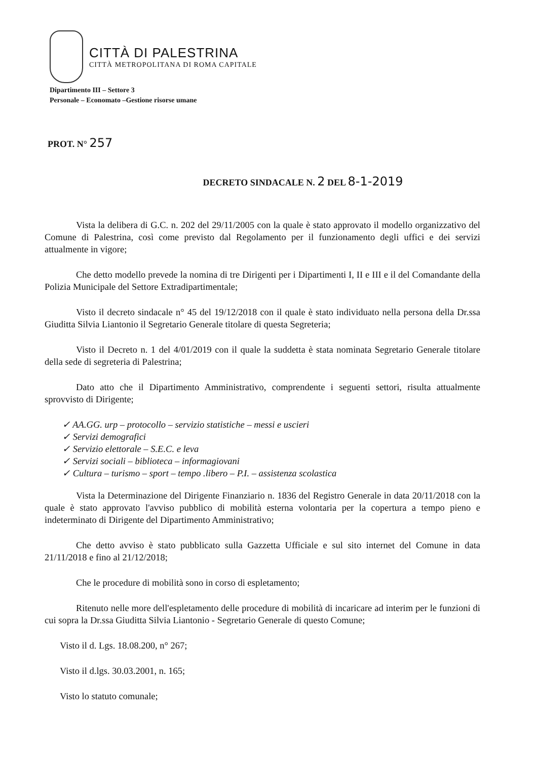CITTÀ DI PALESTRINA
CITTÀ METROPOLITANA DI ROMA CAPITALE
Dipartimento III – Settore 3
Personale – Economato –Gestione risorse umane
PROT. N° 257
DECRETO SINDACALE N. 2 DEL 8-1-2019
Vista la delibera di G.C. n. 202 del 29/11/2005 con la quale è stato approvato il modello organizzativo del Comune di Palestrina, così come previsto dal Regolamento per il funzionamento degli uffici e dei servizi attualmente in vigore;
Che detto modello prevede la nomina di tre Dirigenti per i Dipartimenti I, II e III e il del Comandante della Polizia Municipale del Settore Extradipartimentale;
Visto il decreto sindacale n° 45 del 19/12/2018 con il quale è stato individuato nella persona della Dr.ssa Giuditta Silvia Liantonio il Segretario Generale titolare di questa Segreteria;
Visto il Decreto n. 1 del 4/01/2019 con il quale la suddetta è stata nominata Segretario Generale titolare della sede di segreteria di Palestrina;
Dato atto che il Dipartimento Amministrativo, comprendente i seguenti settori, risulta attualmente sprovvisto di Dirigente;
✓ AA.GG. urp – protocollo – servizio statistiche – messi e uscieri
✓ Servizi demografici
✓ Servizio elettorale – S.E.C. e leva
✓ Servizi sociali – biblioteca – informagiovani
✓ Cultura – turismo – sport – tempo .libero – P.I. – assistenza scolastica
Vista la Determinazione del Dirigente Finanziario n. 1836 del Registro Generale in data 20/11/2018 con la quale è stato approvato l'avviso pubblico di mobilità esterna volontaria per la copertura a tempo pieno e indeterminato di Dirigente del Dipartimento Amministrativo;
Che detto avviso è stato pubblicato sulla Gazzetta Ufficiale e sul sito internet del Comune in data 21/11/2018 e fino al 21/12/2018;
Che le procedure di mobilità sono in corso di espletamento;
Ritenuto nelle more dell'espletamento delle procedure di mobilità di incaricare ad interim per le funzioni di cui sopra la Dr.ssa Giuditta Silvia Liantonio - Segretario Generale di questo Comune;
Visto il d. Lgs. 18.08.200, n° 267;
Visto il d.lgs. 30.03.2001, n. 165;
Visto lo statuto comunale;